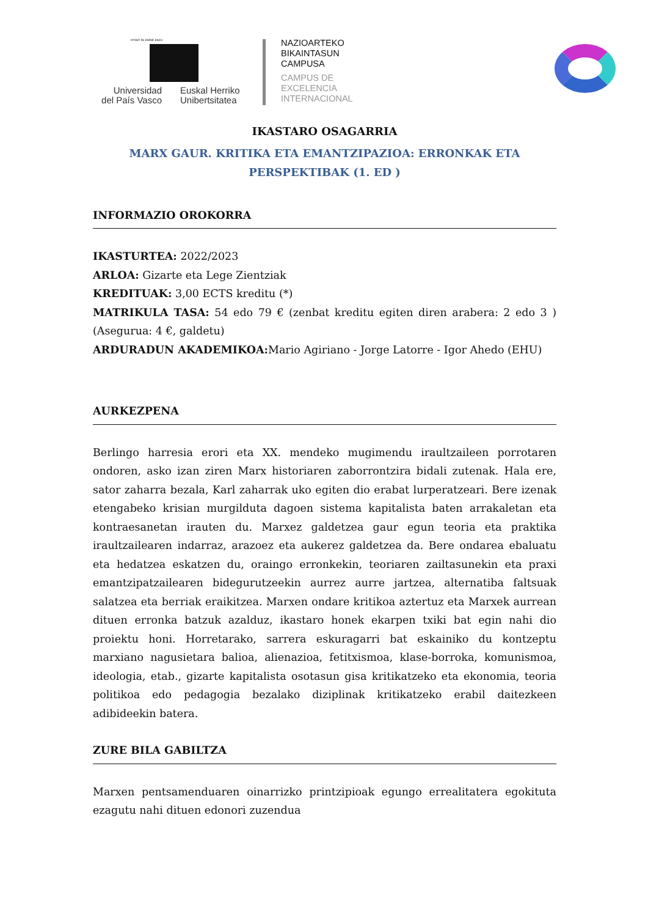eman ta zabal zazu
Universidad
del País Vasco
Euskal Herriko
Unibertsitatea
NAZIOARTEKO
BIKAINTASUN
CAMPUSA
CAMPUS DE
EXCELENCIA
INTERNACIONAL
IKASTARO OSAGARRIA
MARX GAUR. KRITIKA ETA EMANTZIPAZIOA: ERRONKAK ETA PERSPEKTIBAK (1. ED )
INFORMAZIO OROKORRA
IKASTURTEA: 2022/2023
ARLOA: Gizarte eta Lege Zientziak
KREDITUAK: 3,00 ECTS kreditu (*)
MATRIKULA TASA: 54 edo 79 € (zenbat kreditu egiten diren arabera: 2 edo 3 ) (Asegurua: 4 €, galdetu)
ARDURADUN AKADEMIKOA: Mario Agiriano - Jorge Latorre - Igor Ahedo (EHU)
AURKEZPENA
Berlingo harresia erori eta XX. mendeko mugimendu iraultzaileen porrotaren ondoren, asko izan ziren Marx historiaren zaborrontzira bidali zutenak. Hala ere, sator zaharra bezala, Karl zaharrak uko egiten dio erabat lurperatzeari. Bere izenak etengabeko krisian murgilduta dagoen sistema kapitalista baten arrakaletan eta kontraesanetan irauten du. Marxez galdetzea gaur egun teoria eta praktika iraultzailearen indarraz, arazoez eta aukerez galdetzea da. Bere ondarea ebaluatu eta hedatzea eskatzen du, oraingo erronkekin, teoriaren zailtasunekin eta praxi emantzipatzailearen bidegurutzeekin aurrez aurre jartzea, alternatiba faltsuak salatzea eta berriak eraikitzea. Marxen ondare kritikoa aztertuz eta Marxek aurrean dituen erronka batzuk azalduz, ikastaro honek ekarpen txiki bat egin nahi dio proiektu honi. Horretarako, sarrera eskuragarri bat eskainiko du kontzeptu marxiano nagusietara balioa, alienazioa, fetitxismoa, klase-borroka, komunismoa, ideologia, etab., gizarte kapitalista osotasun gisa kritikatzeko eta ekonomia, teoria politikoa edo pedagogia bezalako diziplinak kritikatzeko erabil daitezkeen adibideekin batera.
ZURE BILA GABILTZA
Marxen pentsamenduaren oinarrizko printzipioak egungo errealitatera egokituta ezagutu nahi dituen edonori zuzendua